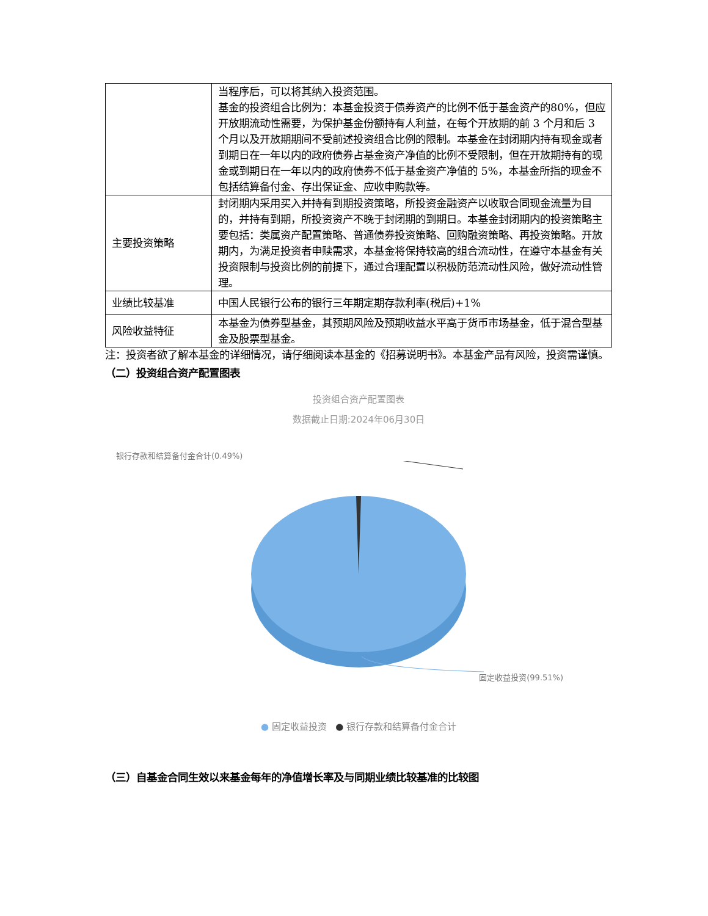| | 当程序后，可以将其纳入投资范围。 基金的投资组合比例为：本基金投资于债券资产的比例不低于基金资产的80%，但应开放期流动性需要，为保护基金份额持有人利益，在每个开放期的前 3 个月和后 3 个月以及开放期期间不受前述投资组合比例的限制。本基金在封闭期内持有现金或者到期日在一年以内的政府债券占基金资产净值的比例不受限制，但在开放期持有的现金或到期日在一年以内的政府债券不低于基金资产净值的 5%，本基金所指的现金不包括结算备付金、存出保证金、应收申购款等。 |
| 主要投资策略 | 封闭期内采用买入并持有到期投资策略，所投资金融资产以收取合同现金流量为目的，并持有到期，所投资资产不晚于封闭期的到期日。本基金封闭期内的投资策略主要包括：类属资产配置策略、普通债券投资策略、回购融资策略、再投资策略。开放期内，为满足投资者申赎需求，本基金将保持较高的组合流动性，在遵守本基金有关投资限制与投资比例的前提下，通过合理配置以积极防范流动性风险，做好流动性管理。 |
| 业绩比较基准 | 中国人民银行公布的银行三年期定期存款利率(税后)+1% |
| 风险收益特征 | 本基金为债券型基金，其预期风险及预期收益水平高于货币市场基金，低于混合型基金及股票型基金。 |
注：投资者欲了解本基金的详细情况，请仔细阅读本基金的《招募说明书》。本基金产品有风险，投资需谨慎。
（二）投资组合资产配置图表
投资组合资产配置图表
数据截止日期:2024年06月30日
银行存款和结算备付金合计(0.49%)
固定收益投资(99.51%)
● 固定收益投资 ● 银行存款和结算备付金合计
（三）自基金合同生效以来基金每年的净值增长率及与同期业绩比较基准的比较图